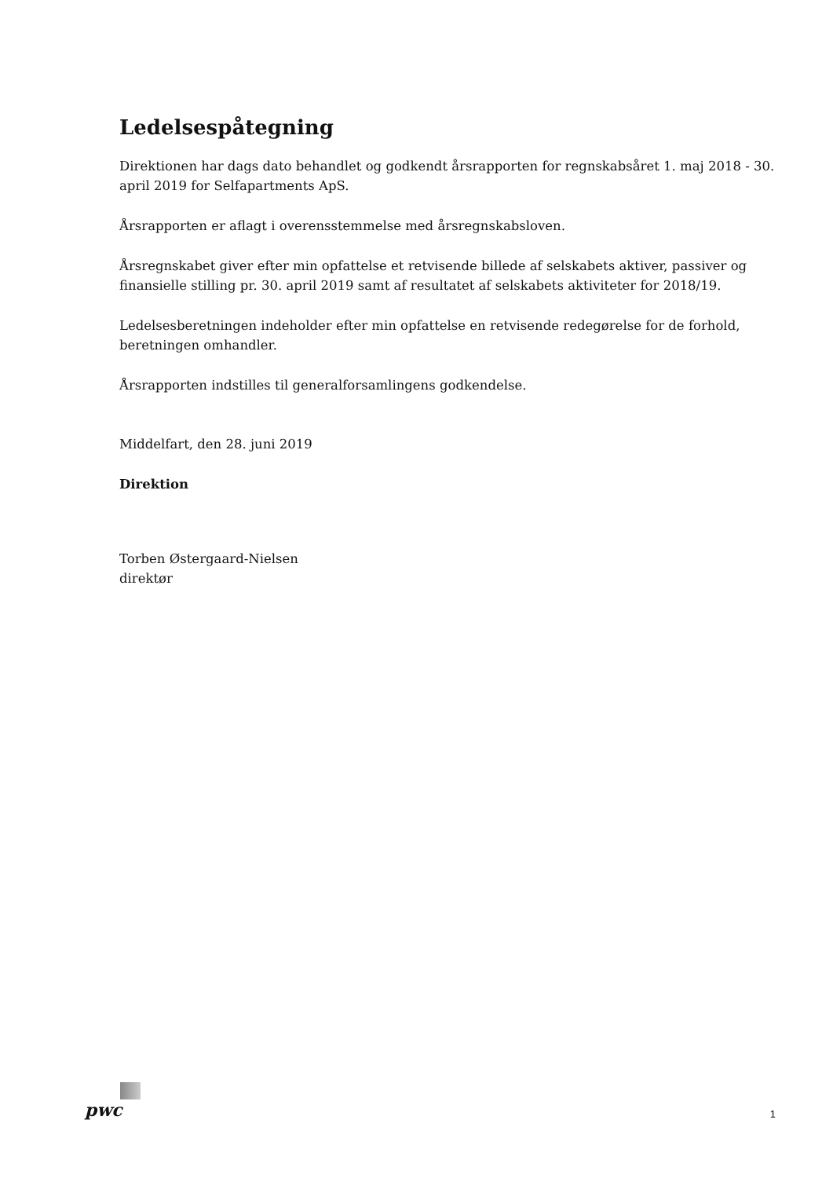Ledelsespåtegning
Direktionen har dags dato behandlet og godkendt årsrapporten for regnskabsåret 1. maj 2018 - 30. april 2019 for Selfapartments ApS.
Årsrapporten er aflagt i overensstemmelse med årsregnskabsloven.
Årsregnskabet giver efter min opfattelse et retvisende billede af selskabets aktiver, passiver og finansielle stilling pr. 30. april 2019 samt af resultatet af selskabets aktiviteter for 2018/19.
Ledelsesberetningen indeholder efter min opfattelse en retvisende redegørelse for de forhold, beretningen omhandler.
Årsrapporten indstilles til generalforsamlingens godkendelse.
Middelfart, den 28. juni 2019
Direktion
Torben Østergaard-Nielsen
direktør
pwc
1